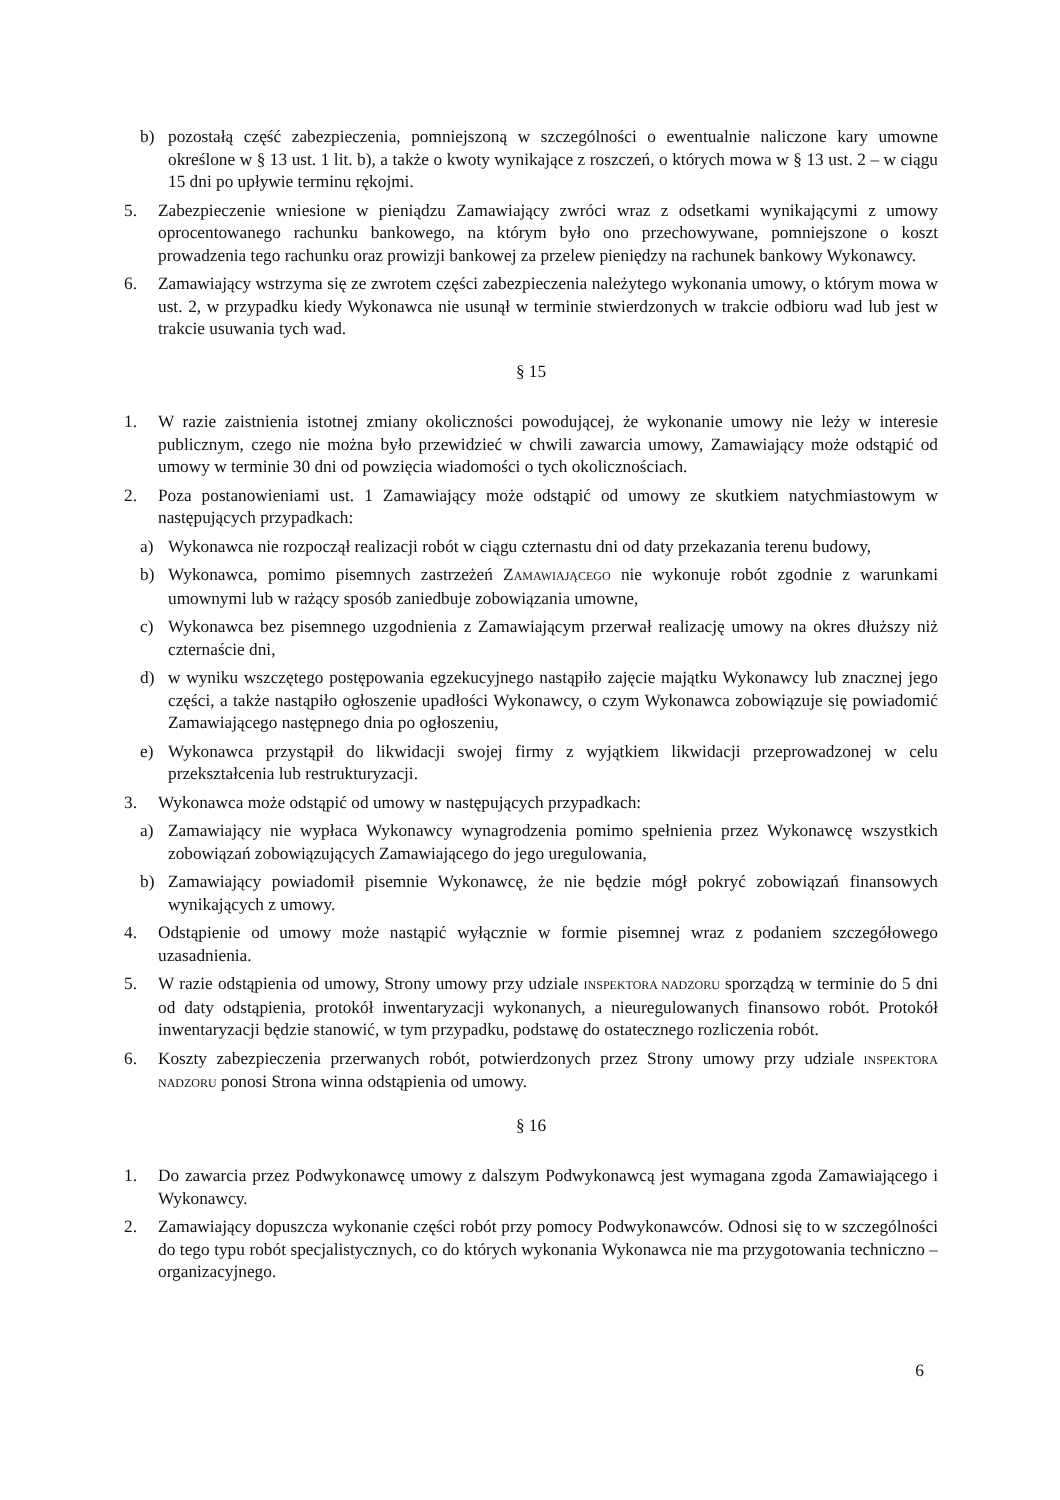b) pozostałą część zabezpieczenia, pomniejszoną w szczególności o ewentualnie naliczone kary umowne określone w § 13 ust. 1 lit. b), a także o kwoty wynikające z roszczeń, o których mowa w § 13 ust. 2 – w ciągu 15 dni po upływie terminu rękojmi.
5. Zabezpieczenie wniesione w pieniądzu Zamawiający zwróci wraz z odsetkami wynikającymi z umowy oprocentowanego rachunku bankowego, na którym było ono przechowywane, pomniejszone o koszt prowadzenia tego rachunku oraz prowizji bankowej za przelew pieniędzy na rachunek bankowy Wykonawcy.
6. Zamawiający wstrzyma się ze zwrotem części zabezpieczenia należytego wykonania umowy, o którym mowa w ust. 2, w przypadku kiedy Wykonawca nie usunął w terminie stwierdzonych w trakcie odbioru wad lub jest w trakcie usuwania tych wad.
§ 15
1. W razie zaistnienia istotnej zmiany okoliczności powodującej, że wykonanie umowy nie leży w interesie publicznym, czego nie można było przewidzieć w chwili zawarcia umowy, Zamawiający może odstąpić od umowy w terminie 30 dni od powzięcia wiadomości o tych okolicznościach.
2. Poza postanowieniami ust. 1 Zamawiający może odstąpić od umowy ze skutkiem natychmiastowym w następujących przypadkach:
a) Wykonawca nie rozpoczął realizacji robót w ciągu czternastu dni od daty przekazania terenu budowy,
b) Wykonawca, pomimo pisemnych zastrzeżeń ZAMAWIAJĄCEGO nie wykonuje robót zgodnie z warunkami umownymi lub w rażący sposób zaniedbuje zobowiązania umowne,
c) Wykonawca bez pisemnego uzgodnienia z Zamawiającym przerwał realizację umowy na okres dłuższy niż czternaście dni,
d) w wyniku wszczętego postępowania egzekucyjnego nastąpiło zajęcie majątku Wykonawcy lub znacznej jego części, a także nastąpiło ogłoszenie upadłości Wykonawcy, o czym Wykonawca zobowiązuje się powiadomić Zamawiającego następnego dnia po ogłoszeniu,
e) Wykonawca przystąpił do likwidacji swojej firmy z wyjątkiem likwidacji przeprowadzonej w celu przekształcenia lub restrukturyzacji.
3. Wykonawca może odstąpić od umowy w następujących przypadkach:
a) Zamawiający nie wypłaca Wykonawcy wynagrodzenia pomimo spełnienia przez Wykonawcę wszystkich zobowiązań zobowiązujących Zamawiającego do jego uregulowania,
b) Zamawiający powiadomił pisemnie Wykonawcę, że nie będzie mógł pokryć zobowiązań finansowych wynikających z umowy.
4. Odstąpienie od umowy może nastąpić wyłącznie w formie pisemnej wraz z podaniem szczegółowego uzasadnienia.
5. W razie odstąpienia od umowy, Strony umowy przy udziale INSPEKTORA NADZORU sporządzą w terminie do 5 dni od daty odstąpienia, protokół inwentaryzacji wykonanych, a nieuregulowanych finansowo robót. Protokół inwentaryzacji będzie stanowić, w tym przypadku, podstawę do ostatecznego rozliczenia robót.
6. Koszty zabezpieczenia przerwanych robót, potwierdzonych przez Strony umowy przy udziale INSPEKTORA NADZORU ponosi Strona winna odstąpienia od umowy.
§ 16
1. Do zawarcia przez Podwykonawcę umowy z dalszym Podwykonawcą jest wymagana zgoda Zamawiającego i Wykonawcy.
2. Zamawiający dopuszcza wykonanie części robót przy pomocy Podwykonawców. Odnosi się to w szczególności do tego typu robót specjalistycznych, co do których wykonania Wykonawca nie ma przygotowania techniczno – organizacyjnego.
6